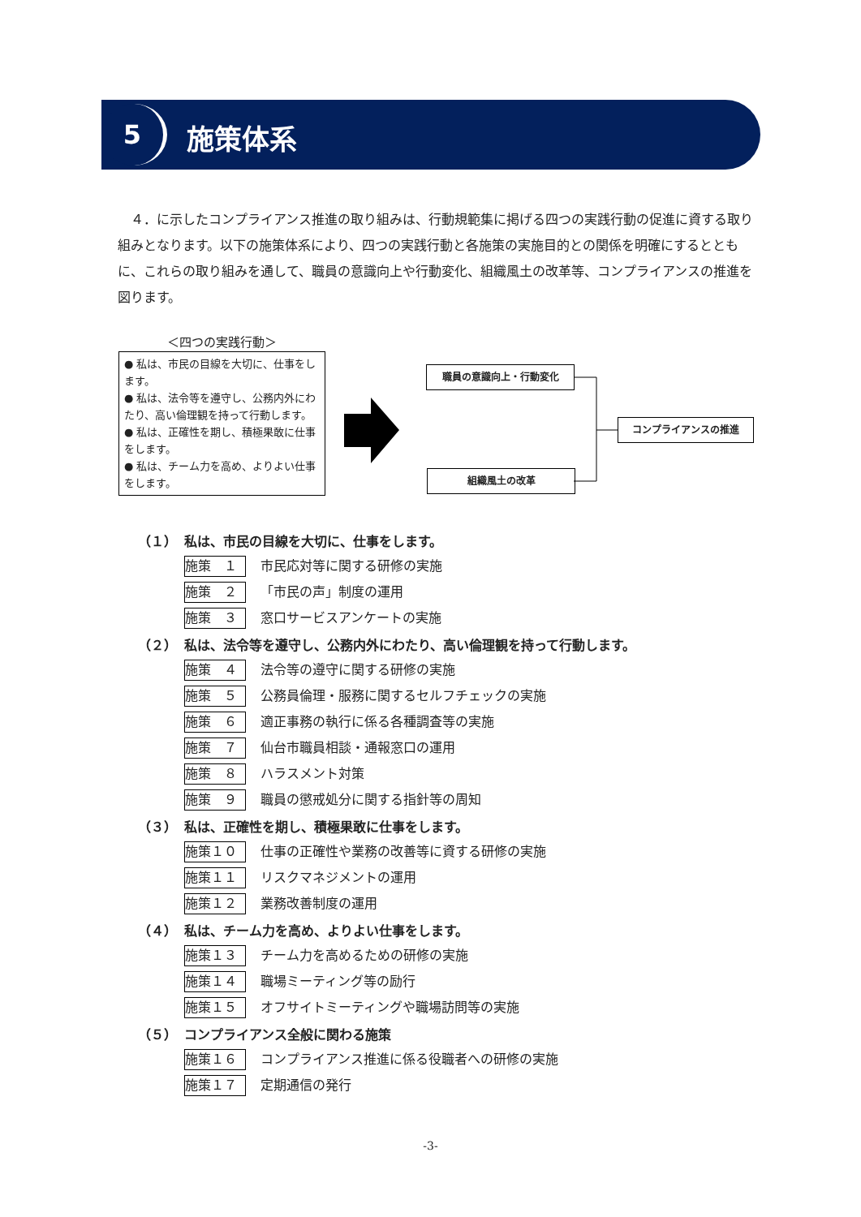5 施策体系
　４．に示したコンプライアンス推進の取り組みは、行動規範集に掲げる四つの実践行動の促進に資する取り組みとなります。以下の施策体系により、四つの実践行動と各施策の実施目的との関係を明確にするとともに、これらの取り組みを通して、職員の意識向上や行動変化、組織風土の改革等、コンプライアンスの推進を図ります。
＜四つの実践行動＞
● 私は、市民の目線を大切に、仕事をします。
● 私は、法令等を遵守し、公務内外にわたり、高い倫理観を持って行動します。
● 私は、正確性を期し、積極果敢に仕事をします。
● 私は、チーム力を高め、よりよい仕事をします。
職員の意識向上・行動変化
組織風土の改革
コンプライアンスの推進
（１） 私は、市民の目線を大切に、仕事をします。
施策　１ 市民応対等に関する研修の実施
施策　２ 「市民の声」制度の運用
施策　３ 窓口サービスアンケートの実施
（２） 私は、法令等を遵守し、公務内外にわたり、高い倫理観を持って行動します。
施策　４ 法令等の遵守に関する研修の実施
施策　５ 公務員倫理・服務に関するセルフチェックの実施
施策　６ 適正事務の執行に係る各種調査等の実施
施策　７ 仙台市職員相談・通報窓口の運用
施策　８ ハラスメント対策
施策　９ 職員の懲戒処分に関する指針等の周知
（３） 私は、正確性を期し、積極果敢に仕事をします。
施策１０ 仕事の正確性や業務の改善等に資する研修の実施
施策１１ リスクマネジメントの運用
施策１２ 業務改善制度の運用
（４） 私は、チーム力を高め、よりよい仕事をします。
施策１３ チーム力を高めるための研修の実施
施策１４ 職場ミーティング等の励行
施策１５ オフサイトミーティングや職場訪問等の実施
（５） コンプライアンス全般に関わる施策
施策１６ コンプライアンス推進に係る役職者への研修の実施
施策１７ 定期通信の発行
-3-